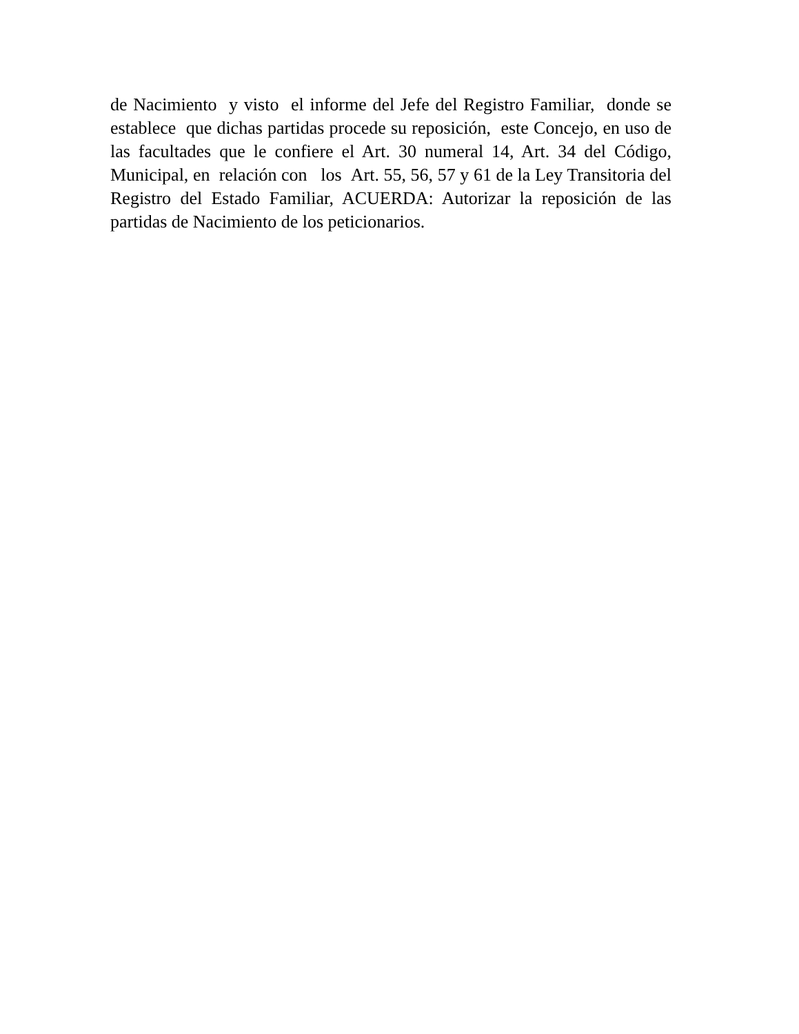de Nacimiento y visto el informe del Jefe del Registro Familiar, donde se establece que dichas partidas procede su reposición, este Concejo, en uso de las facultades que le confiere el Art. 30 numeral 14, Art. 34 del Código, Municipal, en relación con los Art. 55, 56, 57 y 61 de la Ley Transitoria del Registro del Estado Familiar, ACUERDA: Autorizar la reposición de las partidas de Nacimiento de los peticionarios.